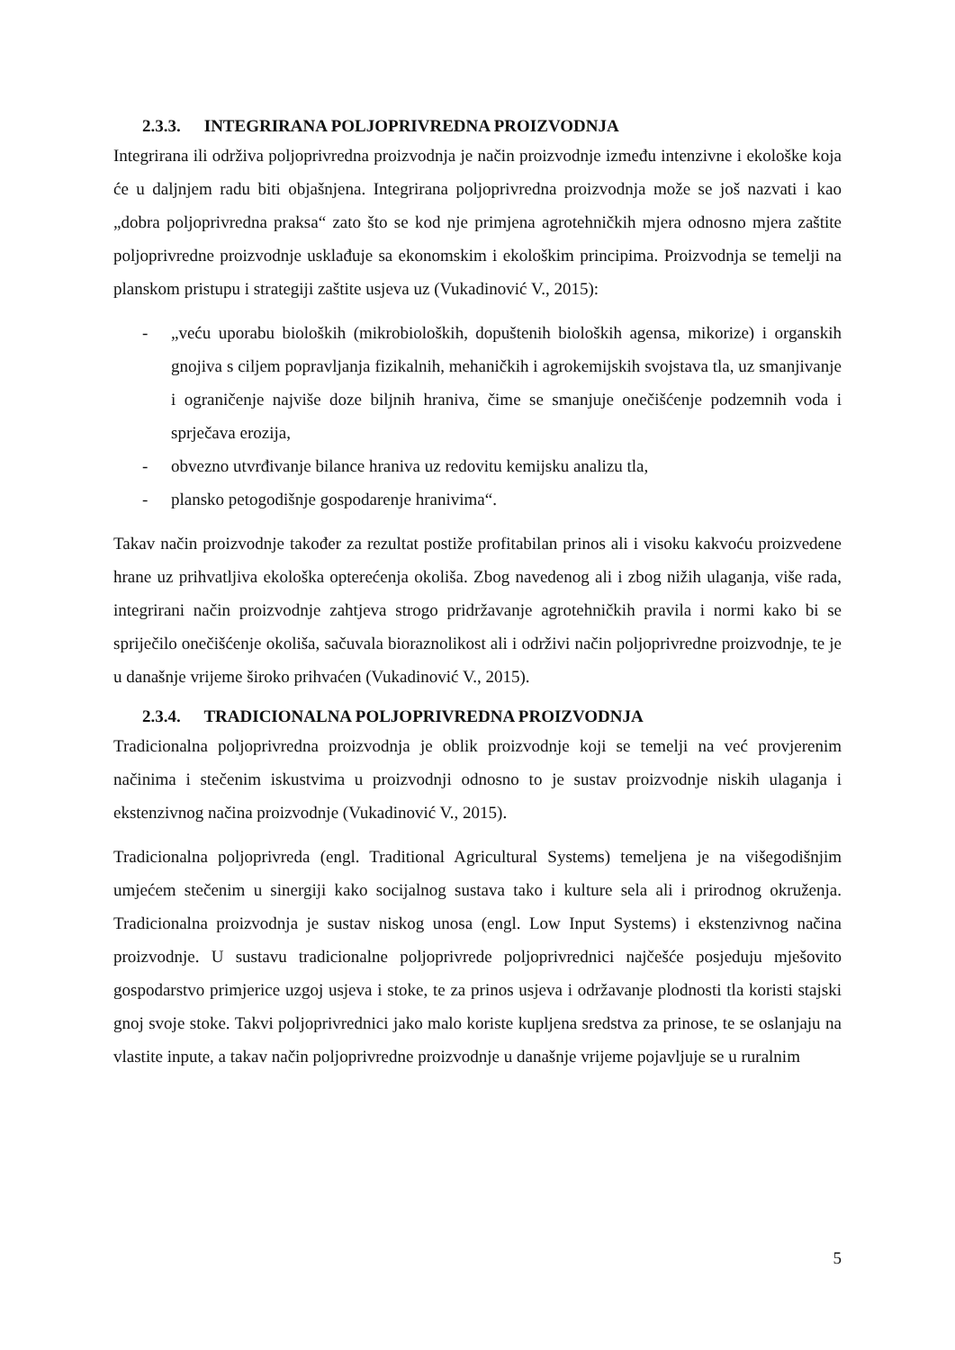2.3.3. INTEGRIRANA POLJOPRIVREDNA PROIZVODNJA
Integrirana ili održiva poljoprivredna proizvodnja je način proizvodnje između intenzivne i ekološke koja će u daljnjem radu biti objašnjena. Integrirana poljoprivredna proizvodnja može se još nazvati i kao „dobra poljoprivredna praksa“ zato što se kod nje primjena agrotehničkih mjera odnosno mjera zaštite poljoprivredne proizvodnje usklađuje sa ekonomskim i ekološkim principima. Proizvodnja se temelji na planskom pristupu i strategiji zaštite usjeva uz (Vukadinović V., 2015):
- „veću uporabu bioloških (mikrobioloških, dopuštenih bioloških agensa, mikorize) i organskih gnojiva s ciljem popravljanja fizikalnih, mehaničkih i agrokemijskih svojstava tla, uz smanjivanje i ograničenje najviše doze biljnih hraniva, čime se smanjuje onečišćenje podzemnih voda i sprječava erozija,
- obvezno utvrđivanje bilance hraniva uz redovitu kemijsku analizu tla,
- plansko petogodišnje gospodarenje hranivima“.
Takav način proizvodnje također za rezultat postiže profitabilan prinos ali i visoku kakvoću proizvedene hrane uz prihvatljiva ekološka opterećenja okoliša. Zbog navedenog ali i zbog nižih ulaganja, više rada, integrirani način proizvodnje zahtjeva strogo pridržavanje agrotehničkih pravila i normi kako bi se spriječilo onečišćenje okoliša, sačuvala bioraznolikost ali i održivi način poljoprivredne proizvodnje, te je u današnje vrijeme široko prihvaćen (Vukadinović V., 2015).
2.3.4. TRADICIONALNA POLJOPRIVREDNA PROIZVODNJA
Tradicionalna poljoprivredna proizvodnja je oblik proizvodnje koji se temelji na već provjerenim načinima i stečenim iskustvima u proizvodnji odnosno to je sustav proizvodnje niskih ulaganja i ekstenzivnog načina proizvodnje (Vukadinović V., 2015).
Tradicionalna poljoprivreda (engl. Traditional Agricultural Systems) temeljena je na višegodišnjim umjećem stečenim u sinergiji kako socijalnog sustava tako i kulture sela ali i prirodnog okruženja. Tradicionalna proizvodnja je sustav niskog unosa (engl. Low Input Systems) i ekstenzivnog načina proizvodnje. U sustavu tradicionalne poljoprivrede poljoprivrednici najčešće posjeduju mješovito gospodarstvo primjerice uzgoj usjeva i stoke, te za prinos usjeva i održavanje plodnosti tla koristi stajski gnoj svoje stoke. Takvi poljoprivrednici jako malo koriste kupljena sredstva za prinose, te se oslanjaju na vlastite inpute, a takav način poljoprivredne proizvodnje u današnje vrijeme pojavljuje se u ruralnim
5